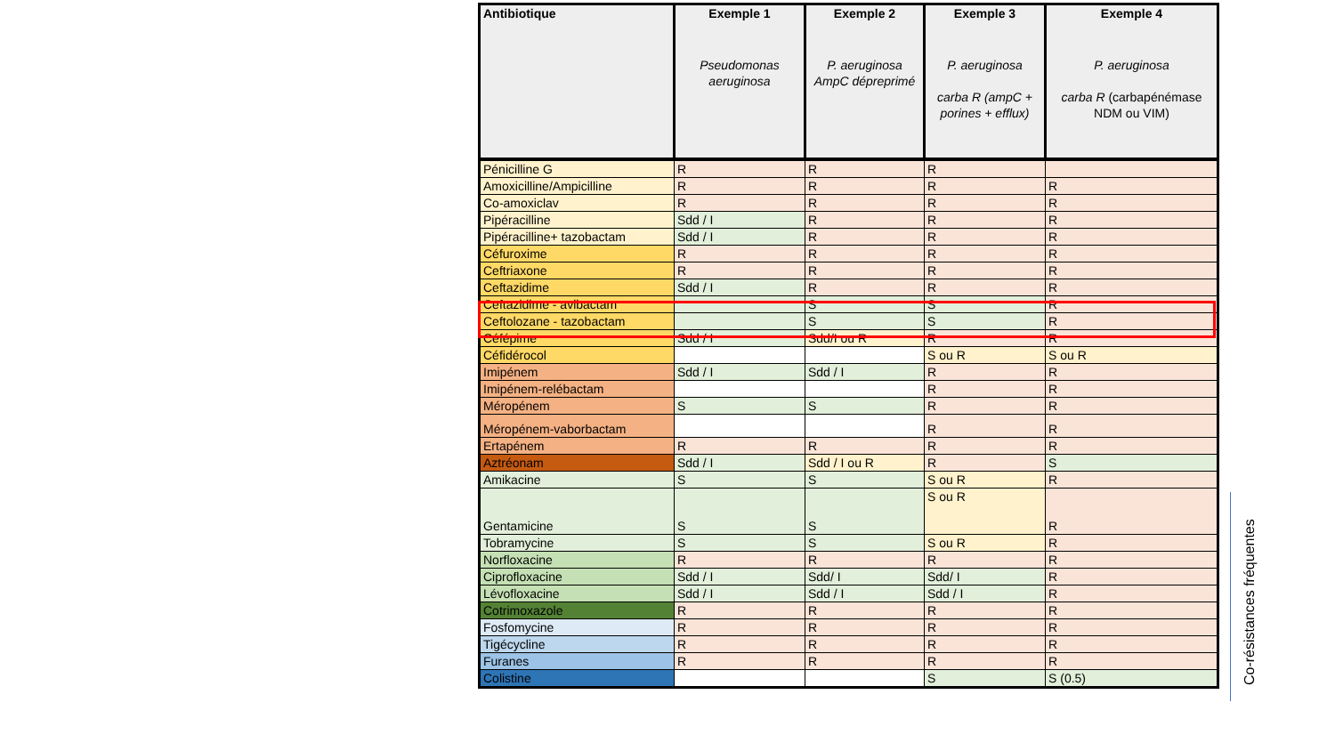| Antibiotique | Exemple 1 Pseudomonas aeruginosa | Exemple 2 P. aeruginosa AmpC dépreprimé | Exemple 3 P. aeruginosa carba R (ampC + porines + efflux) | Exemple 4 P. aeruginosa carba R (carbapénémase NDM ou VIM) |
| --- | --- | --- | --- | --- |
| Pénicilline G | R | R | R | |
| Amoxicilline/Ampicilline | R | R | R | R |
| Co-amoxiclav | R | R | R | R |
| Pipéracilline | Sdd / I | R | R | R |
| Pipéracilline+ tazobactam | Sdd / I | R | R | R |
| Céfuroxime | R | R | R | R |
| Ceftriaxone | R | R | R | R |
| Ceftazidime | Sdd / I | R | R | R |
| Ceftazidime - avibactam | | S | S | R |
| Ceftolozane - tazobactam | | S | S | R |
| Céfépime | Sdd / I | Sdd/I ou R | R | R |
| Céfidérocol | | | S ou R | S ou R |
| Imipénem | Sdd / I | Sdd / I | R | R |
| Imipénem-relébactam | | | R | R |
| Méropénem | S | S | R | R |
| Méropénem-vaborbactam | | | R | R |
| Ertapénem | R | R | R | R |
| Aztréonam | Sdd / I | Sdd / I ou R | R | S |
| Amikacine | S | S | S ou R | R |
| Gentamicine | S | S | S ou R | R |
| Tobramycine | S | S | S ou R | R |
| Norfloxacine | R | R | R | R |
| Ciprofloxacine | Sdd / I | Sdd/ I | Sdd/ I | R |
| Lévofloxacine | Sdd / I | Sdd / I | Sdd / I | R |
| Cotrimoxazole | R | R | R | R |
| Fosfomycine | R | R | R | R |
| Tigécycline | R | R | R | R |
| Furanes | R | R | R | R |
| Colistine | | | S | S (0.5) |
Co-résistances fréquentes